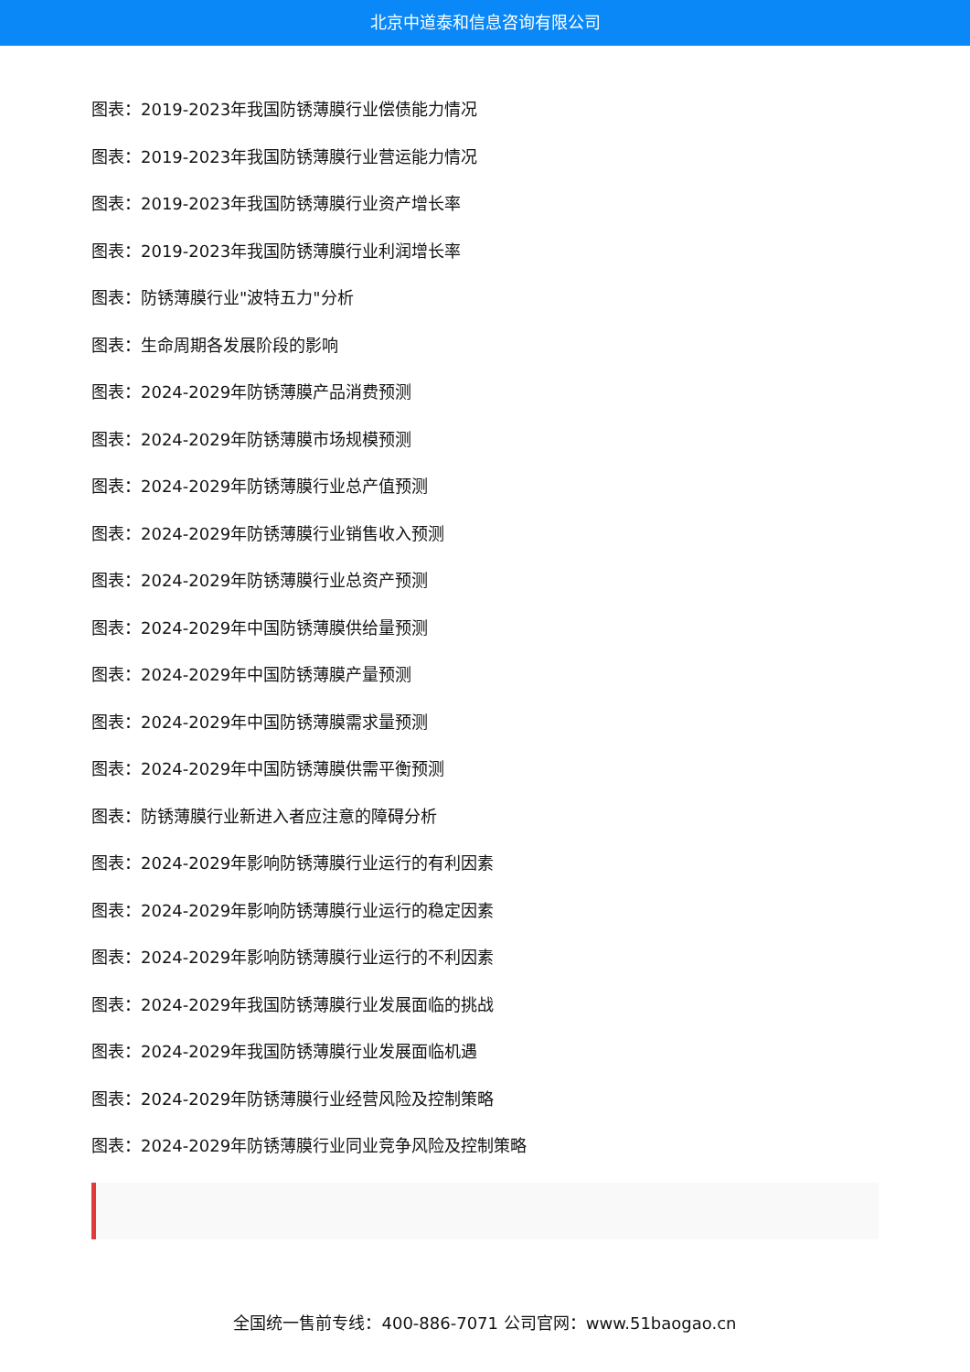北京中道泰和信息咨询有限公司
图表：2019-2023年我国防锈薄膜行业偿债能力情况
图表：2019-2023年我国防锈薄膜行业营运能力情况
图表：2019-2023年我国防锈薄膜行业资产增长率
图表：2019-2023年我国防锈薄膜行业利润增长率
图表：防锈薄膜行业"波特五力"分析
图表：生命周期各发展阶段的影响
图表：2024-2029年防锈薄膜产品消费预测
图表：2024-2029年防锈薄膜市场规模预测
图表：2024-2029年防锈薄膜行业总产值预测
图表：2024-2029年防锈薄膜行业销售收入预测
图表：2024-2029年防锈薄膜行业总资产预测
图表：2024-2029年中国防锈薄膜供给量预测
图表：2024-2029年中国防锈薄膜产量预测
图表：2024-2029年中国防锈薄膜需求量预测
图表：2024-2029年中国防锈薄膜供需平衡预测
图表：防锈薄膜行业新进入者应注意的障碍分析
图表：2024-2029年影响防锈薄膜行业运行的有利因素
图表：2024-2029年影响防锈薄膜行业运行的稳定因素
图表：2024-2029年影响防锈薄膜行业运行的不利因素
图表：2024-2029年我国防锈薄膜行业发展面临的挑战
图表：2024-2029年我国防锈薄膜行业发展面临机遇
图表：2024-2029年防锈薄膜行业经营风险及控制策略
图表：2024-2029年防锈薄膜行业同业竞争风险及控制策略
全国统一售前专线：400-886-7071 公司官网：www.51baogao.cn